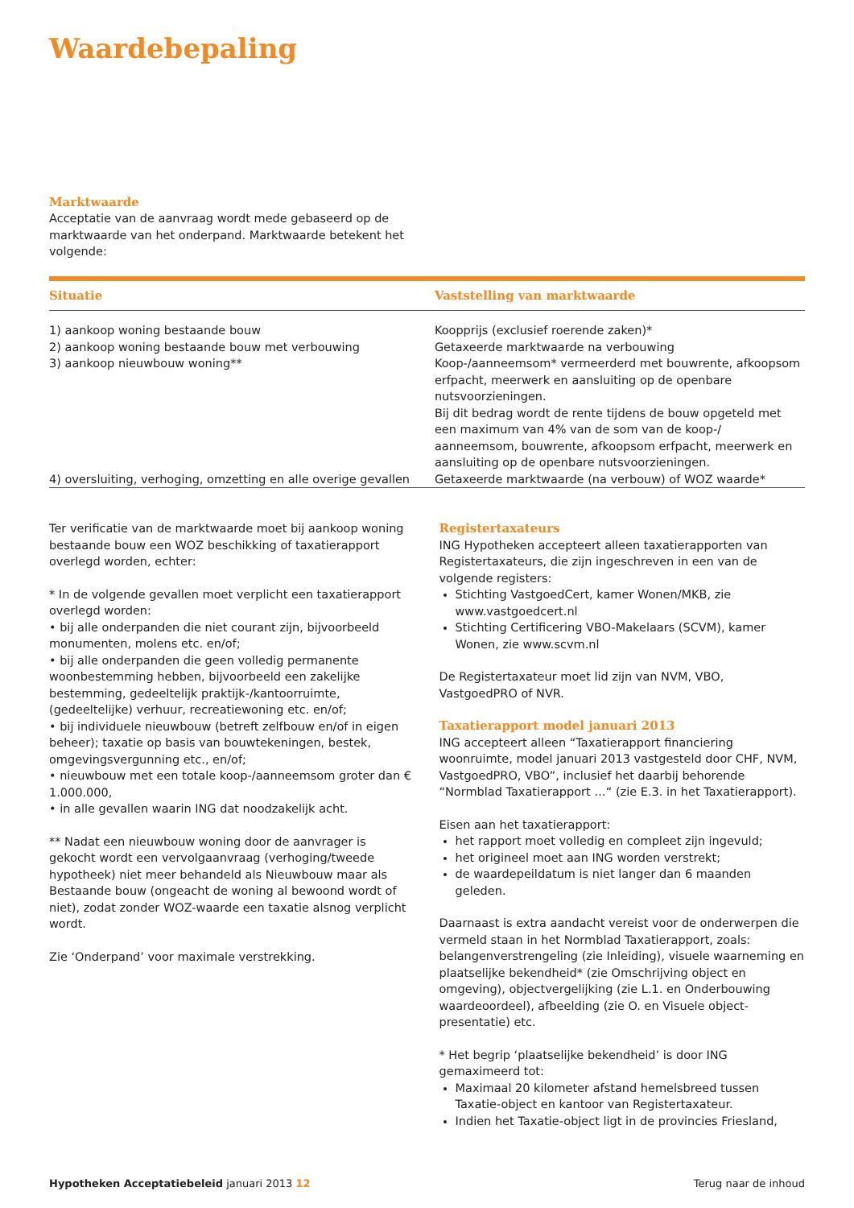Waardebepaling
Marktwaarde
Acceptatie van de aanvraag wordt mede gebaseerd op de marktwaarde van het onderpand. Marktwaarde betekent het volgende:
| Situatie | Vaststelling van marktwaarde |
| --- | --- |
| 1) aankoop woning bestaande bouw | Koopprijs (exclusief roerende zaken)* |
| 2) aankoop woning bestaande bouw met verbouwing | Getaxeerde marktwaarde na verbouwing |
| 3) aankoop nieuwbouw woning** | Koop-/aanneemsom* vermeerderd met bouwrente, afkoopsom erfpacht, meerwerk en aansluiting op de openbare nutsvoorzieningen. Bij dit bedrag wordt de rente tijdens de bouw opgeteld met een maximum van 4% van de som van de koop-/ aanneemsom, bouwrente, afkoopsom erfpacht, meerwerk en aansluiting op de openbare nutsvoorzieningen. |
| 4) oversluiting, verhoging, omzetting en alle overige gevallen | Getaxeerde marktwaarde (na verbouw) of WOZ waarde* |
Ter verificatie van de marktwaarde moet bij aankoop woning bestaande bouw een WOZ beschikking of taxatierapport overlegd worden, echter:
* In de volgende gevallen moet verplicht een taxatierapport overlegd worden:
• bij alle onderpanden die niet courant zijn, bijvoorbeeld monumenten, molens etc. en/of;
• bij alle onderpanden die geen volledig permanente woonbestemming hebben, bijvoorbeeld een zakelijke bestemming, gedeeltelijk praktijk-/kantoorruimte, (gedeeltelijke) verhuur, recreatiewoning etc. en/of;
• bij individuele nieuwbouw (betreft zelfbouw en/of in eigen beheer); taxatie op basis van bouwtekeningen, bestek, omgevingsvergunning etc., en/of;
• nieuwbouw met een totale koop-/aanneemsom groter dan € 1.000.000,
• in alle gevallen waarin ING dat noodzakelijk acht.
** Nadat een nieuwbouw woning door de aanvrager is gekocht wordt een vervolgaanvraag (verhoging/tweede hypotheek) niet meer behandeld als Nieuwbouw maar als Bestaande bouw (ongeacht de woning al bewoond wordt of niet), zodat zonder WOZ-waarde een taxatie alsnog verplicht wordt.
Zie ‘Onderpand’ voor maximale verstrekking.
Registertaxateurs
ING Hypotheken accepteert alleen taxatierapporten van Registertaxateurs, die zijn ingeschreven in een van de volgende registers:
Stichting VastgoedCert, kamer Wonen/MKB, zie www.vastgoedcert.nl
Stichting Certificering VBO-Makelaars (SCVM), kamer Wonen, zie www.scvm.nl
De Registertaxateur moet lid zijn van NVM, VBO, VastgoedPRO of NVR.
Taxatierapport model januari 2013
ING accepteert alleen “Taxatierapport financiering woonruimte, model januari 2013 vastgesteld door CHF, NVM, VastgoedPRO, VBO”, inclusief het daarbij behorende “Normblad Taxatierapport …“ (zie E.3. in het Taxatierapport).
Eisen aan het taxatierapport:
het rapport moet volledig en compleet zijn ingevuld;
het origineel moet aan ING worden verstrekt;
de waardepeildatum is niet langer dan 6 maanden geleden.
Daarnaast is extra aandacht vereist voor de onderwerpen die vermeld staan in het Normblad Taxatierapport, zoals: belangenverstrengeling (zie Inleiding), visuele waarneming en plaatselijke bekendheid* (zie Omschrijving object en omgeving), objectvergelijking (zie L.1. en Onderbouwing waardeoordeel), afbeelding (zie O. en Visuele object-presentatie) etc.
* Het begrip ‘plaatselijke bekendheid’ is door ING gemaximeerd tot:
Maximaal 20 kilometer afstand hemelsbreed tussen Taxatie-object en kantoor van Registertaxateur.
Indien het Taxatie-object ligt in de provincies Friesland,
Hypotheken Acceptatiebeleid januari 2013 12 Terug naar de inhoud